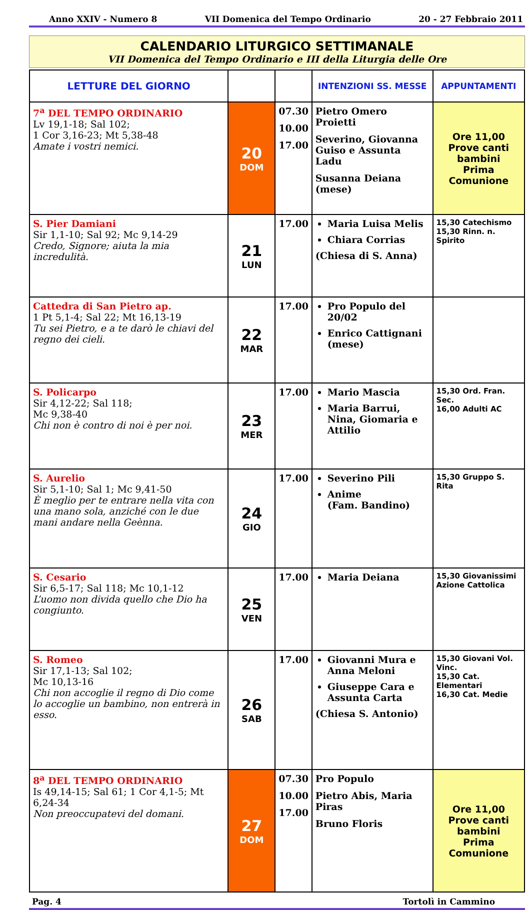Anno XXIV - Numero 8 VII Domenica del Tempo Ordinario 20 - 27 Febbraio 2011
CALENDARIO LITURGICO SETTIMANALE
VII Domenica del Tempo Ordinario e III della Liturgia delle Ore
| LETTURE DEL GIORNO | | | INTENZIONI SS. MESSE | APPUNTAMENTI |
| --- | --- | --- | --- | --- |
| 7<sup>a</sup> DEL TEMPO ORDINARIO Lv 19,1-18; Sal 102; 1 Cor 3,16-23; Mt 5,38-48 Amate i vostri nemici. | 20 DOM | 07.30 10.00 17.00 | Pietro Omero Proietti Severino, Giovanna Guiso e Assunta Ladu Susanna Deiana (mese) | Ore 11,00 Prove canti bambini Prima Comunione |
| S. Pier Damiani Sir 1,1-10; Sal 92; Mc 9,14-29 Credo, Signore; aiuta la mia incredulità. | 21 LUN | 17.00 | Maria Luisa Melis Chiara Corrias (Chiesa di S. Anna) | 15,30 Catechismo 15,30 Rinn. n. Spirito |
| Cattedra di San Pietro ap. 1 Pt 5,1-4; Sal 22; Mt 16,13-19 Tu sei Pietro, e a te darò le chiavi del regno dei cieli. | 22 MAR | 17.00 | Pro Populo del 20/02 Enrico Cattignani (mese) | |
| S. Policarpo Sir 4,12-22; Sal 118; Mc 9,38-40 Chi non è contro di noi è per noi. | 23 MER | 17.00 | Mario Mascia Maria Barrui, Nina, Giomaria e Attilio | 15,30 Ord. Fran. Sec. 16,00 Adulti AC |
| S. Aurelio Sir 5,1-10; Sal 1; Mc 9,41-50 È meglio per te entrare nella vita con una mano sola, anziché con le due mani andare nella Geènna. | 24 GIO | 17.00 | Severino Pili Anime (Fam. Bandino) | 15,30 Gruppo S. Rita |
| S. Cesario Sir 6,5-17; Sal 118; Mc 10,1-12 L’uomo non divida quello che Dio ha congiunto. | 25 VEN | 17.00 | Maria Deiana | 15,30 Giovanissimi Azione Cattolica |
| S. Romeo Sir 17,1-13; Sal 102; Mc 10,13-16 Chi non accoglie il regno di Dio come lo accoglie un bambino, non entrerà in esso. | 26 SAB | 17.00 | Giovanni Mura e Anna Meloni Giuseppe Cara e Assunta Carta (Chiesa S. Antonio) | 15,30 Giovani Vol. Vinc. 15,30 Cat. Elementari 16,30 Cat. Medie |
| 8<sup>a</sup> DEL TEMPO ORDINARIO Is 49,14-15; Sal 61; 1 Cor 4,1-5; Mt 6,24-34 Non preoccupatevi del domani. | 27 DOM | 07.30 10.00 17.00 | Pro Populo Pietro Abis, Maria Piras Bruno Floris | Ore 11,00 Prove canti bambini Prima Comunione |
Pag. 4 Tortolì in Cammino